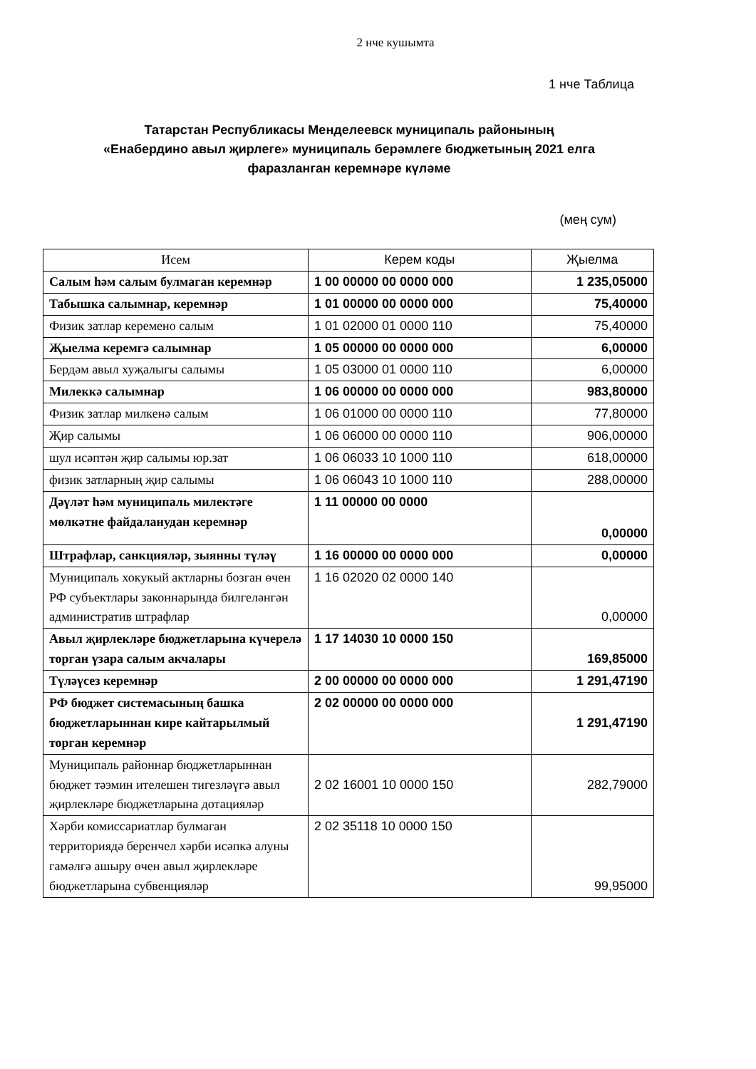2 нче кушымта
1 нче Таблица
Татарстан Республикасы Менделеевск муниципаль районының
«Енабердино авыл җирлеге» муниципаль берәмлеге бюджетының 2021 елга
фаразланган керемнәре күләме
(мең сум)
| Исем | Керем коды | Җыелма |
| --- | --- | --- |
| Салым һәм салым булмаган керемнәр | 1 00 00000 00 0000 000 | 1 235,05000 |
| Табышка салымнар, керемнәр | 1 01 00000 00 0000 000 | 75,40000 |
| Физик затлар керемено салым | 1 01 02000 01 0000 110 | 75,40000 |
| Җыелма керемгә салымнар | 1 05 00000 00 0000 000 | 6,00000 |
| Бердәм авыл хуҗалыгы салымы | 1 05 03000 01 0000 110 | 6,00000 |
| Милеккә салымнар | 1 06 00000 00 0000 000 | 983,80000 |
| Физик затлар милкенә салым | 1 06 01000 00 0000 110 | 77,80000 |
| Җир салымы | 1 06 06000 00 0000 110 | 906,00000 |
| шул исәптән җир салымы юр.зат | 1 06 06033 10 1000 110 | 618,00000 |
| физик затларның җир салымы | 1 06 06043 10 1000 110 | 288,00000 |
| Дәүләт һәм муниципаль милектәге мөлкәтне файдаланудан керемнәр | 1 11 00000 00 0000 | 0,00000 |
| Штрафлар, санкцияләр, зыянны түләү | 1 16 00000 00 0000 000 | 0,00000 |
| Муниципаль хокукый актларны бозган өчен РФ субъектлары законнарында билгеләнгән административ штрафлар | 1 16 02020 02 0000 140 | 0,00000 |
| Авыл җирлекләре бюджетларына күчерелә торган үзара салым акчалары | 1 17 14030 10 0000 150 | 169,85000 |
| Түләүсез керемнәр | 2 00 00000 00 0000 000 | 1 291,47190 |
| РФ бюджет системасының башка бюджетларыннан кире кайтарылмый торган керемнәр | 2 02 00000 00 0000 000 | 1 291,47190 |
| Муниципаль районнар бюджетларыннан бюджет тәэмин ителешен тигезләүгә авыл җирлекләре бюджетларына дотацияләр | 2 02 16001 10 0000 150 | 282,79000 |
| Хәрби комиссариатлар булмаган территориядә беренчел хәрби исәпкә алуны гамәлгә ашыру өчен авыл җирлекләре бюджетларына субвенцияләр | 2 02 35118 10 0000 150 | 99,95000 |